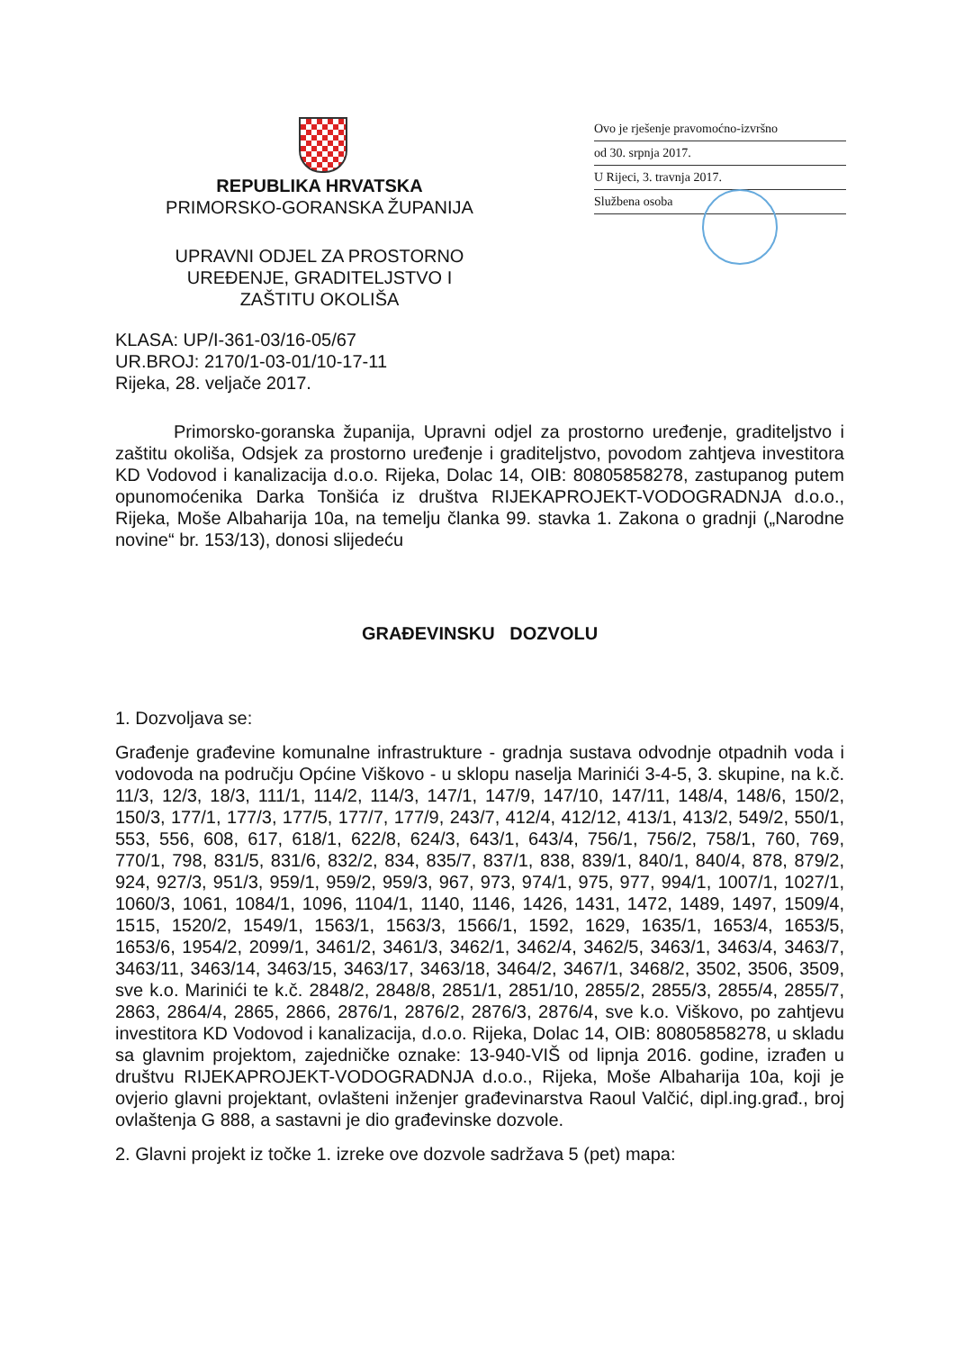Ovo je rješenje pravomoćno-izvršno
od 30. srpnja 2017.
U Rijeci, 3. travnja 2017.
Službena osoba
REPUBLIKA HRVATSKA
PRIMORSKO-GORANSKA ŽUPANIJA
UPRAVNI ODJEL ZA PROSTORNO
UREĐENJE, GRADITELJSTVO I
ZAŠTITU OKOLIŠA
KLASA: UP/I-361-03/16-05/67
UR.BROJ: 2170/1-03-01/10-17-11
Rijeka, 28. veljače 2017.
Primorsko-goranska županija, Upravni odjel za prostorno uređenje, graditeljstvo i zaštitu okoliša, Odsjek za prostorno uređenje i graditeljstvo, povodom zahtjeva investitora KD Vodovod i kanalizacija d.o.o. Rijeka, Dolac 14, OIB: 80805858278, zastupanog putem opunomoćenika Darka Tonšića iz društva RIJEKAPROJEKT-VODOGRADNJA d.o.o., Rijeka, Moše Albaharija 10a, na temelju članka 99. stavka 1. Zakona o gradnji („Narodne novine“ br. 153/13), donosi slijedeću
GRAĐEVINSKU DOZVOLU
1. Dozvoljava se:
Građenje građevine komunalne infrastrukture - gradnja sustava odvodnje otpadnih voda i vodovoda na području Općine Viškovo - u sklopu naselja Marinići 3-4-5, 3. skupine, na k.č. 11/3, 12/3, 18/3, 111/1, 114/2, 114/3, 147/1, 147/9, 147/10, 147/11, 148/4, 148/6, 150/2, 150/3, 177/1, 177/3, 177/5, 177/7, 177/9, 243/7, 412/4, 412/12, 413/1, 413/2, 549/2, 550/1, 553, 556, 608, 617, 618/1, 622/8, 624/3, 643/1, 643/4, 756/1, 756/2, 758/1, 760, 769, 770/1, 798, 831/5, 831/6, 832/2, 834, 835/7, 837/1, 838, 839/1, 840/1, 840/4, 878, 879/2, 924, 927/3, 951/3, 959/1, 959/2, 959/3, 967, 973, 974/1, 975, 977, 994/1, 1007/1, 1027/1, 1060/3, 1061, 1084/1, 1096, 1104/1, 1140, 1146, 1426, 1431, 1472, 1489, 1497, 1509/4, 1515, 1520/2, 1549/1, 1563/1, 1563/3, 1566/1, 1592, 1629, 1635/1, 1653/4, 1653/5, 1653/6, 1954/2, 2099/1, 3461/2, 3461/3, 3462/1, 3462/4, 3462/5, 3463/1, 3463/4, 3463/7, 3463/11, 3463/14, 3463/15, 3463/17, 3463/18, 3464/2, 3467/1, 3468/2, 3502, 3506, 3509, sve k.o. Marinići te k.č. 2848/2, 2848/8, 2851/1, 2851/10, 2855/2, 2855/3, 2855/4, 2855/7, 2863, 2864/4, 2865, 2866, 2876/1, 2876/2, 2876/3, 2876/4, sve k.o. Viškovo, po zahtjevu investitora KD Vodovod i kanalizacija, d.o.o. Rijeka, Dolac 14, OIB: 80805858278, u skladu sa glavnim projektom, zajedničke oznake: 13-940-VIŠ od lipnja 2016. godine, izrađen u društvu RIJEKAPROJEKT-VODOGRADNJA d.o.o., Rijeka, Moše Albaharija 10a, koji je ovjerio glavni projektant, ovlašteni inženjer građevinarstva Raoul Valčić, dipl.ing.građ., broj ovlaštenja G 888, a sastavni je dio građevinske dozvole.
2. Glavni projekt iz točke 1. izreke ove dozvole sadržava 5 (pet) mapa: